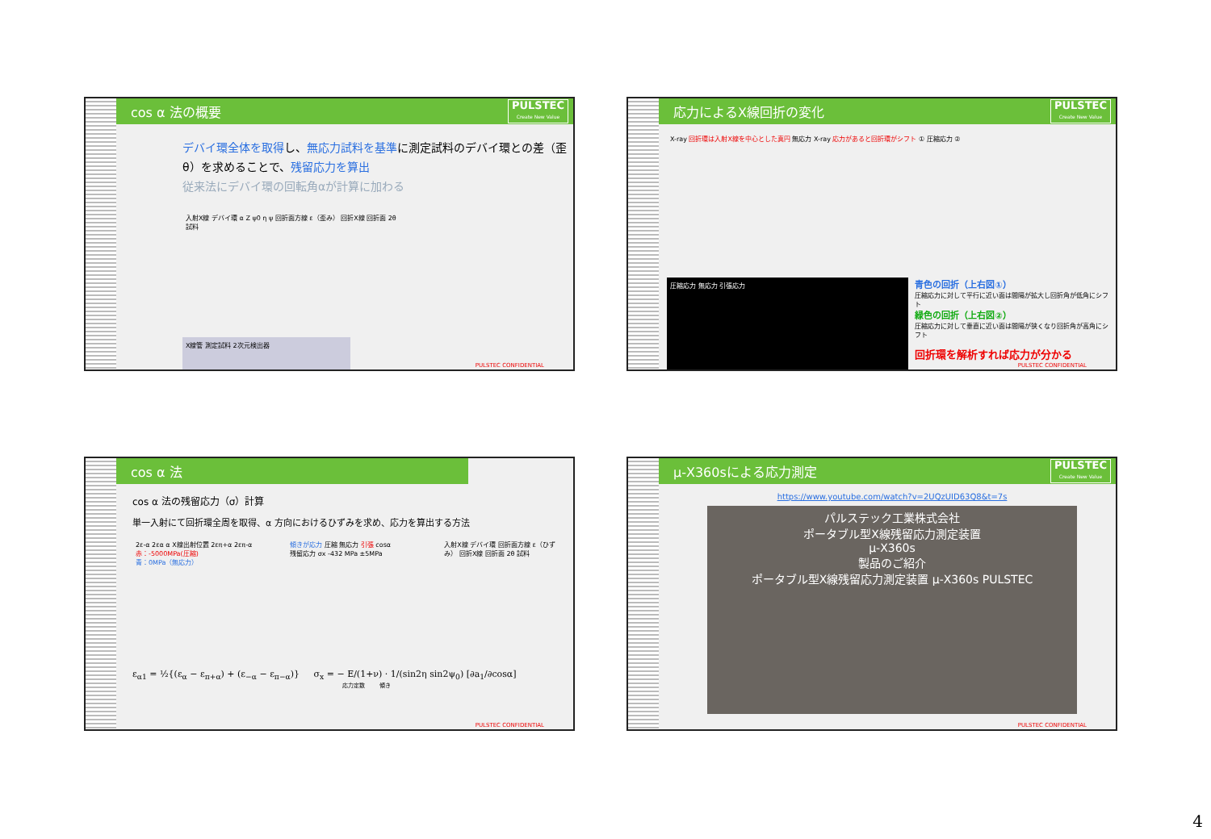cos α 法の概要 PULSTEC
Create New Value
デバイ環全体を取得し、無応力試料を基準に測定試料のデバイ環との差（歪 θ）を求めることで、残留応力を算出
従来法にデバイ環の回転角αが計算に加わる
入射X線 デバイ環 α Z ψ0 η ψ 回折面方線 ε（歪み） 回折X線 回折面 2θ 試料
X線管 測定試料 2次元検出器
PULSTEC CONFIDENTIAL
応力によるX線回折の変化 PULSTEC
Create New Value
X-ray 回折環は入射X線を中心とした真円 無応力 X-ray 応力があると回折環がシフト ① 圧縮応力 ②
圧縮応力 無応力 引張応力
青色の回折（上右図①）
圧縮応力に対して平行に近い面は間隔が拡大し回折角が低角にシフト
緑色の回折（上右図②）
圧縮応力に対して垂直に近い面は間隔が狭くなり回折角が高角にシフト
回折環を解析すれば応力が分かる
PULSTEC CONFIDENTIAL
cos α 法
cos α 法の残留応力（σ）計算
単一入射にて回折環全周を取得、α 方向におけるひずみを求め、応力を算出する方法
2ε-α 2εα α X線出射位置 2επ+α 2επ-α
赤：-5000MPa(圧縮)
青：0MPa（無応力）
傾きが応力 圧縮 無応力 引張 cosα
残留応力 σx -432 MPa ±5MPa
入射X線 デバイ環 回折面方線 ε（ひずみ） 回折X線 回折面 2θ 試料
ε<sub>α1</sub> = ½{(ε<sub>α</sub> − ε<sub>π+α</sub>) + (ε<sub>−α</sub> − ε<sub>π−α</sub>)} σ<sub>x</sub> = − E/(1+ν) · 1/(sin2η sin2ψ<sub>0</sub>) [∂a<sub>1</sub>/∂cosα]
応力定数 傾き
PULSTEC CONFIDENTIAL
μ-X360sによる応力測定 PULSTEC
Create New Value
https://www.youtube.com/watch?v=2UQzUID63Q8&t=7s
パルステック工業株式会社
ポータブル型X線残留応力測定装置
μ-X360s
製品のご紹介
ポータブル型X線残留応力測定装置 μ-X360s PULSTEC
PULSTEC CONFIDENTIAL
4